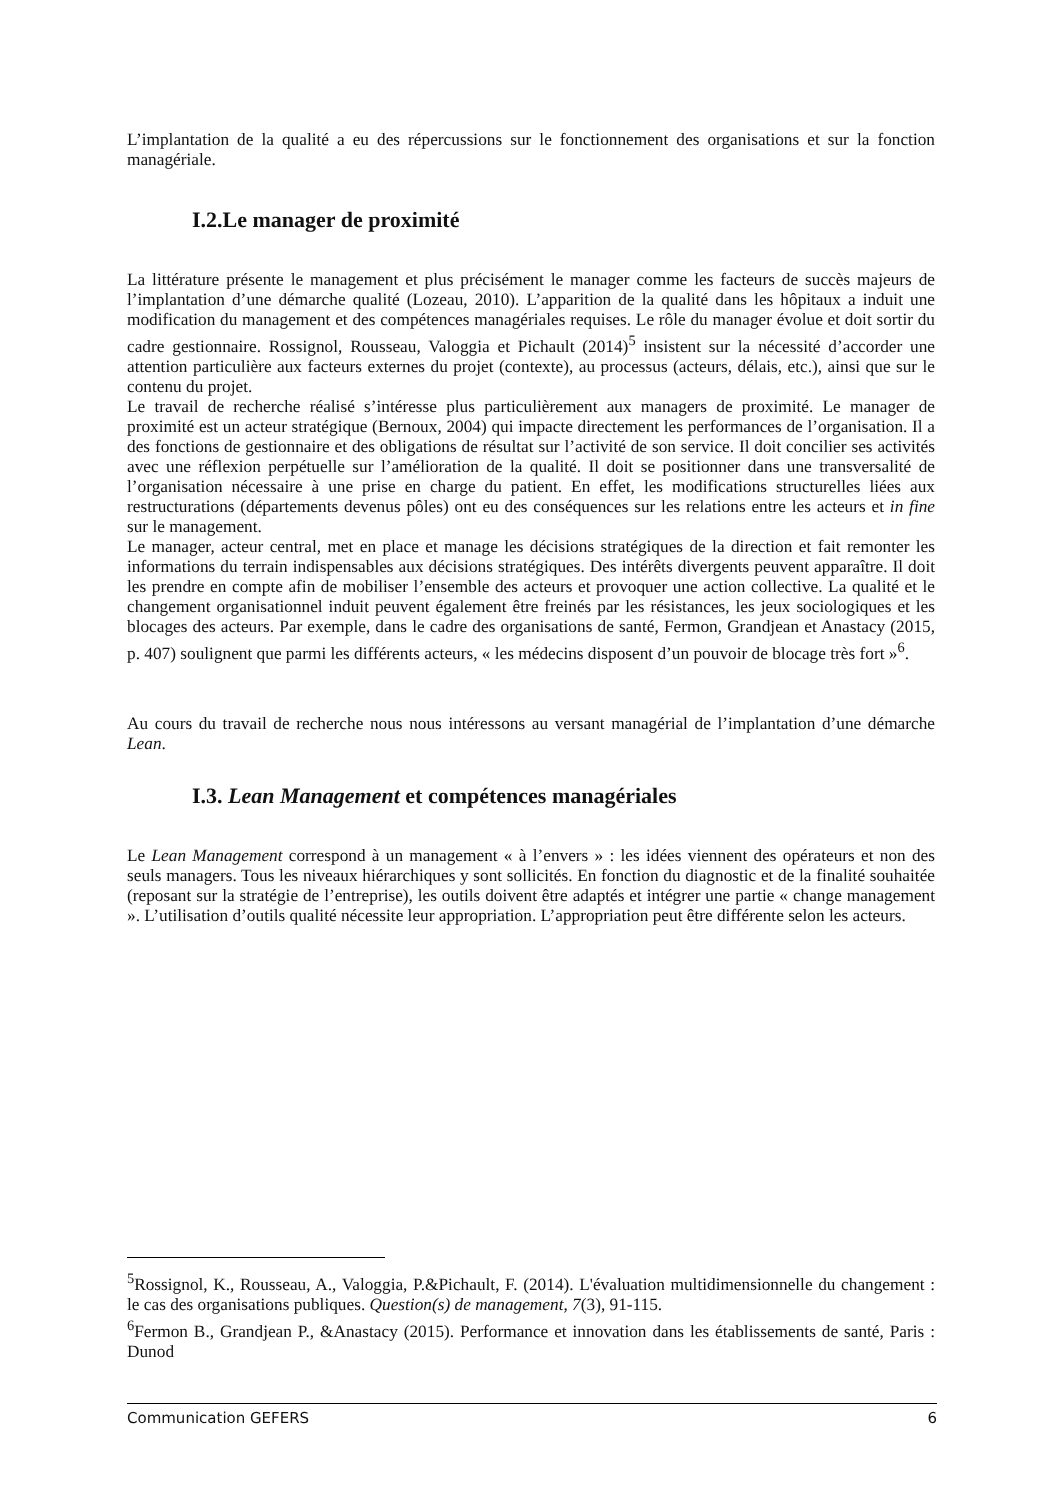L’implantation de la qualité a eu des répercussions sur le fonctionnement des organisations et sur la fonction managériale.
I.2.Le manager de proximité
La littérature présente le management et plus précisément le manager comme les facteurs de succès majeurs de l’implantation d’une démarche qualité (Lozeau, 2010). L’apparition de la qualité dans les hôpitaux a induit une modification du management et des compétences managériales requises. Le rôle du manager évolue et doit sortir du cadre gestionnaire. Rossignol, Rousseau, Valoggia et Pichault (2014)<sup>5</sup> insistent sur la nécessité d’accorder une attention particulière aux facteurs externes du projet (contexte), au processus (acteurs, délais, etc.), ainsi que sur le contenu du projet.
Le travail de recherche réalisé s’intéresse plus particulièrement aux managers de proximité. Le manager de proximité est un acteur stratégique (Bernoux, 2004) qui impacte directement les performances de l’organisation. Il a des fonctions de gestionnaire et des obligations de résultat sur l’activité de son service. Il doit concilier ses activités avec une réflexion perpétuelle sur l’amélioration de la qualité. Il doit se positionner dans une transversalité de l’organisation nécessaire à une prise en charge du patient. En effet, les modifications structurelles liées aux restructurations (départements devenus pôles) ont eu des conséquences sur les relations entre les acteurs et in fine sur le management.
Le manager, acteur central, met en place et manage les décisions stratégiques de la direction et fait remonter les informations du terrain indispensables aux décisions stratégiques. Des intérêts divergents peuvent apparaître. Il doit les prendre en compte afin de mobiliser l’ensemble des acteurs et provoquer une action collective. La qualité et le changement organisationnel induit peuvent également être freinés par les résistances, les jeux sociologiques et les blocages des acteurs. Par exemple, dans le cadre des organisations de santé, Fermon, Grandjean et Anastacy (2015, p. 407) soulignent que parmi les différents acteurs, « les médecins disposent d’un pouvoir de blocage très fort »<sup>6</sup>.
Au cours du travail de recherche nous nous intéressons au versant managérial de l’implantation d’une démarche Lean.
I.3. Lean Management et compétences managériales
Le Lean Management correspond à un management « à l’envers » : les idées viennent des opérateurs et non des seuls managers. Tous les niveaux hiérarchiques y sont sollicités. En fonction du diagnostic et de la finalité souhaitée (reposant sur la stratégie de l’entreprise), les outils doivent être adaptés et intégrer une partie « change management ». L’utilisation d’outils qualité nécessite leur appropriation. L’appropriation peut être différente selon les acteurs.
<sup>5</sup> Rossignol, K., Rousseau, A., Valoggia, P.&Pichault, F. (2014). L'évaluation multidimensionnelle du changement : le cas des organisations publiques. Question(s) de management, 7(3), 91-115.
<sup>6</sup> Fermon B., Grandjean P., &Anastacy (2015). Performance et innovation dans les établissements de santé, Paris : Dunod
Communication GEFERS 6